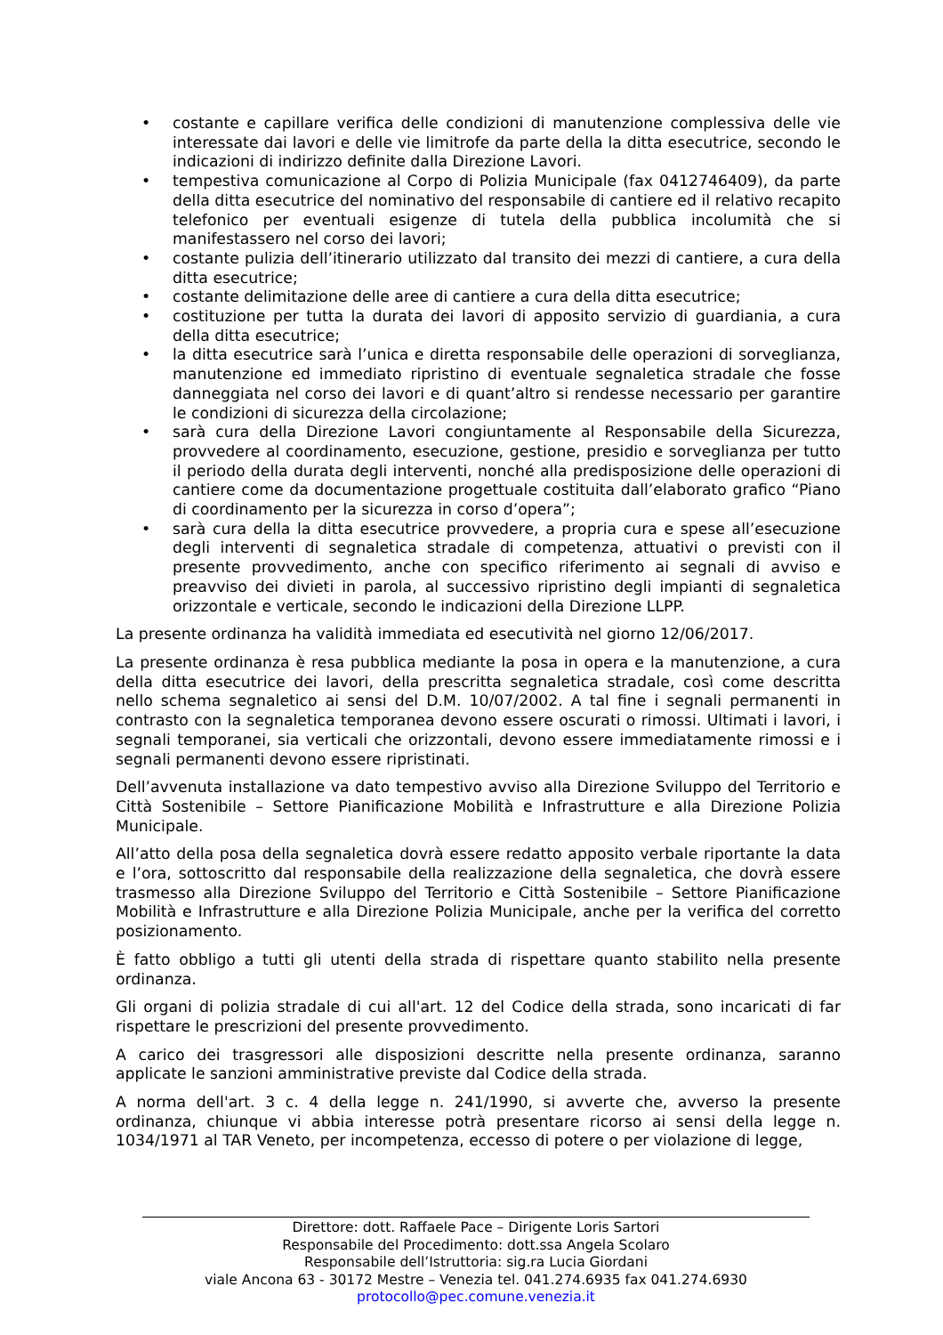• costante e capillare verifica delle condizioni di manutenzione complessiva delle vie interessate dai lavori e delle vie limitrofe da parte della la ditta esecutrice, secondo le indicazioni di indirizzo definite dalla Direzione Lavori.
• tempestiva comunicazione al Corpo di Polizia Municipale (fax 0412746409), da parte della ditta esecutrice del nominativo del responsabile di cantiere ed il relativo recapito telefonico per eventuali esigenze di tutela della pubblica incolumità che si manifestassero nel corso dei lavori;
• costante pulizia dell’itinerario utilizzato dal transito dei mezzi di cantiere, a cura della ditta esecutrice;
• costante delimitazione delle aree di cantiere a cura della ditta esecutrice;
• costituzione per tutta la durata dei lavori di apposito servizio di guardiania, a cura della ditta esecutrice;
• la ditta esecutrice sarà l’unica e diretta responsabile delle operazioni di sorveglianza, manutenzione ed immediato ripristino di eventuale segnaletica stradale che fosse danneggiata nel corso dei lavori e di quant’altro si rendesse necessario per garantire le condizioni di sicurezza della circolazione;
• sarà cura della Direzione Lavori congiuntamente al Responsabile della Sicurezza, provvedere al coordinamento, esecuzione, gestione, presidio e sorveglianza per tutto il periodo della durata degli interventi, nonché alla predisposizione delle operazioni di cantiere come da documentazione progettuale costituita dall’elaborato grafico “Piano di coordinamento per la sicurezza in corso d’opera”;
• sarà cura della la ditta esecutrice provvedere, a propria cura e spese all’esecuzione degli interventi di segnaletica stradale di competenza, attuativi o previsti con il presente provvedimento, anche con specifico riferimento ai segnali di avviso e preavviso dei divieti in parola, al successivo ripristino degli impianti di segnaletica orizzontale e verticale, secondo le indicazioni della Direzione LLPP.
La presente ordinanza ha validità immediata ed esecutività nel giorno 12/06/2017.
La presente ordinanza è resa pubblica mediante la posa in opera e la manutenzione, a cura della ditta esecutrice dei lavori, della prescritta segnaletica stradale, così come descritta nello schema segnaletico ai sensi del D.M. 10/07/2002. A tal fine i segnali permanenti in contrasto con la segnaletica temporanea devono essere oscurati o rimossi. Ultimati i lavori, i segnali temporanei, sia verticali che orizzontali, devono essere immediatamente rimossi e i segnali permanenti devono essere ripristinati.
Dell’avvenuta installazione va dato tempestivo avviso alla Direzione Sviluppo del Territorio e Città Sostenibile – Settore Pianificazione Mobilità e Infrastrutture e alla Direzione Polizia Municipale.
All’atto della posa della segnaletica dovrà essere redatto apposito verbale riportante la data e l’ora, sottoscritto dal responsabile della realizzazione della segnaletica, che dovrà essere trasmesso alla Direzione Sviluppo del Territorio e Città Sostenibile – Settore Pianificazione Mobilità e Infrastrutture e alla Direzione Polizia Municipale, anche per la verifica del corretto posizionamento.
È fatto obbligo a tutti gli utenti della strada di rispettare quanto stabilito nella presente ordinanza.
Gli organi di polizia stradale di cui all'art. 12 del Codice della strada, sono incaricati di far rispettare le prescrizioni del presente provvedimento.
A carico dei trasgressori alle disposizioni descritte nella presente ordinanza, saranno applicate le sanzioni amministrative previste dal Codice della strada.
A norma dell'art. 3 c. 4 della legge n. 241/1990, si avverte che, avverso la presente ordinanza, chiunque vi abbia interesse potrà presentare ricorso ai sensi della legge n. 1034/1971 al TAR Veneto, per incompetenza, eccesso di potere o per violazione di legge,
Direttore: dott. Raffaele Pace – Dirigente Loris Sartori
Responsabile del Procedimento: dott.ssa Angela Scolaro
Responsabile dell’Istruttoria: sig.ra Lucia Giordani
viale Ancona 63 - 30172 Mestre – Venezia tel. 041.274.6935 fax 041.274.6930
protocollo@pec.comune.venezia.it